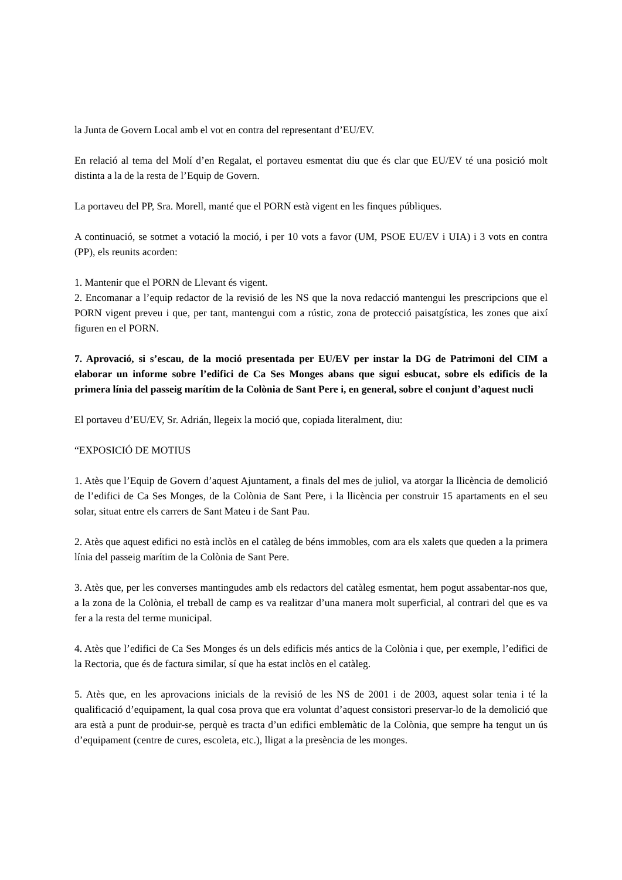la Junta de Govern Local amb el vot en contra del representant d’EU/EV.
En relació al tema del Molí d’en Regalat, el portaveu esmentat diu que és clar que EU/EV té una posició molt distinta a la de la resta de l’Equip de Govern.
La portaveu del PP, Sra. Morell, manté que el PORN està vigent en les finques públiques.
A continuació, se sotmet a votació la moció, i per 10 vots a favor (UM, PSOE EU/EV i UIA) i 3 vots en contra (PP), els reunits acorden:
1. Mantenir que el PORN de Llevant és vigent.
2. Encomanar a l’equip redactor de la revisió de les NS que la nova redacció mantengui les prescripcions que el PORN vigent preveu i que, per tant, mantengui com a rústic, zona de protecció paisatgística, les zones que així figuren en el PORN.
7. Aprovació, si s’escau, de la moció presentada per EU/EV per instar la DG de Patrimoni del CIM a elaborar un informe sobre l’edifici de Ca Ses Monges abans que sigui esbucat, sobre els edificis de la primera línia del passeig marítim de la Colònia de Sant Pere i, en general, sobre el conjunt d’aquest nucli
El portaveu d’EU/EV, Sr. Adrián, llegeix la moció que, copiada literalment, diu:
“EXPOSICIÓ DE MOTIUS
1. Atès que l’Equip de Govern d’aquest Ajuntament, a finals del mes de juliol, va atorgar la llicència de demolició de l’edifici de Ca Ses Monges, de la Colònia de Sant Pere, i la llicència per construir 15 apartaments en el seu solar, situat entre els carrers de Sant Mateu i de Sant Pau.
2. Atès que aquest edifici no està inclòs en el catàleg de béns immobles, com ara els xalets que queden a la primera línia del passeig marítim de la Colònia de Sant Pere.
3. Atès que, per les converses mantingudes amb els redactors del catàleg esmentat, hem pogut assabentar-nos que, a la zona de la Colònia, el treball de camp es va realitzar d’una manera molt superficial, al contrari del que es va fer a la resta del terme municipal.
4. Atès que l’edifici de Ca Ses Monges és un dels edificis més antics de la Colònia i que, per exemple, l’edifici de la Rectoria, que és de factura similar, sí que ha estat inclòs en el catàleg.
5. Atès que, en les aprovacions inicials de la revisió de les NS de 2001 i de 2003, aquest solar tenia i té la qualificació d’equipament, la qual cosa prova que era voluntat d’aquest consistori preservar-lo de la demolició que ara està a punt de produir-se, perquè es tracta d’un edifici emblemàtic de la Colònia, que sempre ha tengut un ús d’equipament (centre de cures, escoleta, etc.), lligat a la presència de les monges.